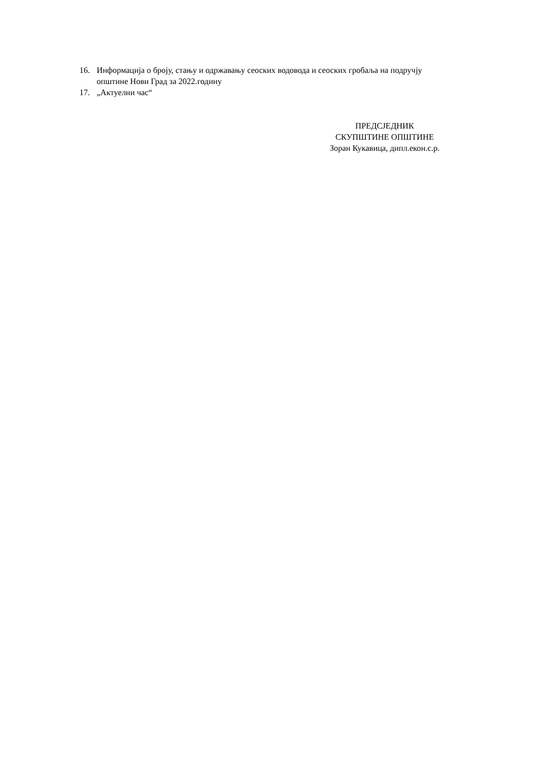16. Информација о броју, стању и одржавању сеоских водовода и сеоских гробаља на подручју општине Нови Град за 2022.годину
17. „Актуелни час“
ПРЕДСЈЕДНИК
СКУПШТИНЕ ОПШТИНЕ
Зоран Кукавица, дипл.екон.с.р.